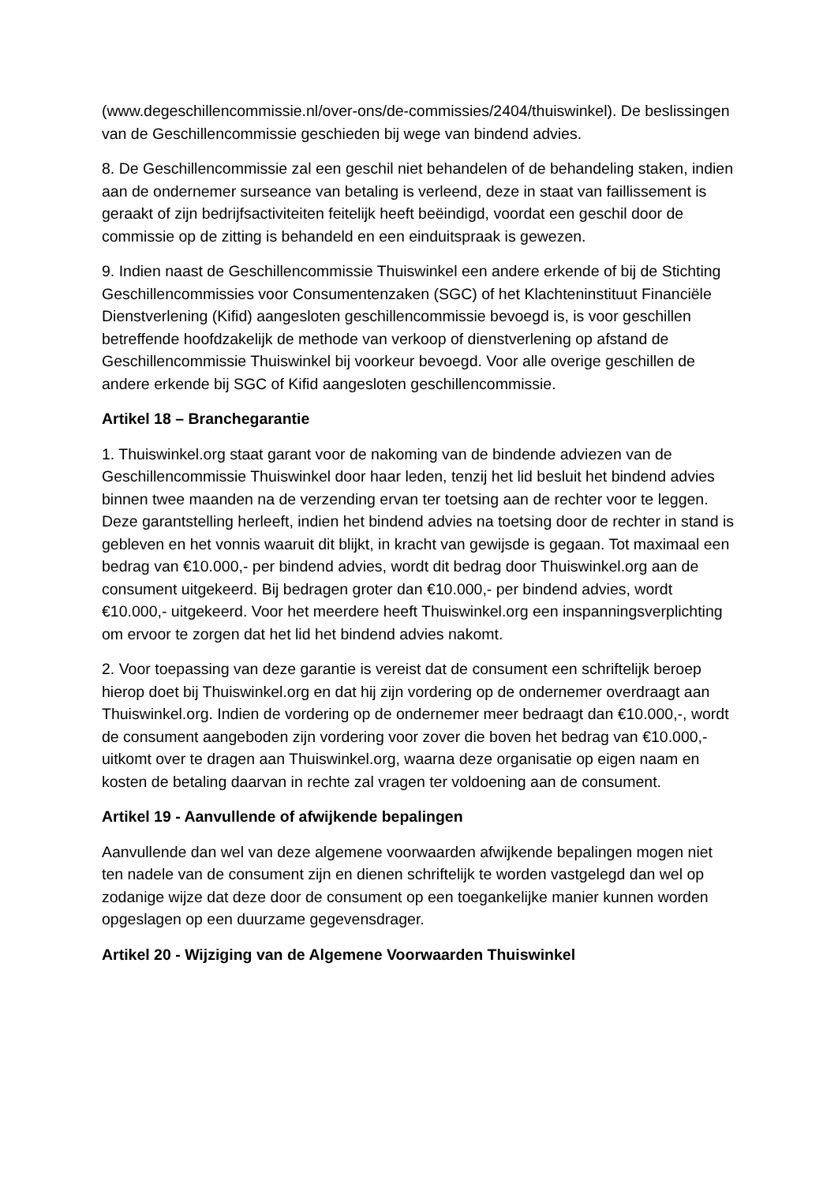(www.degeschillencommissie.nl/over-ons/de-commissies/2404/thuiswinkel). De beslissingen van de Geschillencommissie geschieden bij wege van bindend advies.
8. De Geschillencommissie zal een geschil niet behandelen of de behandeling staken, indien aan de ondernemer surseance van betaling is verleend, deze in staat van faillissement is geraakt of zijn bedrijfsactiviteiten feitelijk heeft beëindigd, voordat een geschil door de commissie op de zitting is behandeld en een einduitspraak is gewezen.
9. Indien naast de Geschillencommissie Thuiswinkel een andere erkende of bij de Stichting Geschillencommissies voor Consumentenzaken (SGC) of het Klachteninstituut Financiële Dienstverlening (Kifid) aangesloten geschillencommissie bevoegd is, is voor geschillen betreffende hoofdzakelijk de methode van verkoop of dienstverlening op afstand de Geschillencommissie Thuiswinkel bij voorkeur bevoegd. Voor alle overige geschillen de andere erkende bij SGC of Kifid aangesloten geschillencommissie.
Artikel 18 – Branchegarantie
1. Thuiswinkel.org staat garant voor de nakoming van de bindende adviezen van de Geschillencommissie Thuiswinkel door haar leden, tenzij het lid besluit het bindend advies binnen twee maanden na de verzending ervan ter toetsing aan de rechter voor te leggen. Deze garantstelling herleeft, indien het bindend advies na toetsing door de rechter in stand is gebleven en het vonnis waaruit dit blijkt, in kracht van gewijsde is gegaan. Tot maximaal een bedrag van €10.000,- per bindend advies, wordt dit bedrag door Thuiswinkel.org aan de consument uitgekeerd. Bij bedragen groter dan €10.000,- per bindend advies, wordt €10.000,- uitgekeerd. Voor het meerdere heeft Thuiswinkel.org een inspanningsverplichting om ervoor te zorgen dat het lid het bindend advies nakomt.
2. Voor toepassing van deze garantie is vereist dat de consument een schriftelijk beroep hierop doet bij Thuiswinkel.org en dat hij zijn vordering op de ondernemer overdraagt aan Thuiswinkel.org. Indien de vordering op de ondernemer meer bedraagt dan €10.000,-, wordt de consument aangeboden zijn vordering voor zover die boven het bedrag van €10.000,- uitkomt over te dragen aan Thuiswinkel.org, waarna deze organisatie op eigen naam en kosten de betaling daarvan in rechte zal vragen ter voldoening aan de consument.
Artikel 19 - Aanvullende of afwijkende bepalingen
Aanvullende dan wel van deze algemene voorwaarden afwijkende bepalingen mogen niet ten nadele van de consument zijn en dienen schriftelijk te worden vastgelegd dan wel op zodanige wijze dat deze door de consument op een toegankelijke manier kunnen worden opgeslagen op een duurzame gegevensdrager.
Artikel 20 - Wijziging van de Algemene Voorwaarden Thuiswinkel